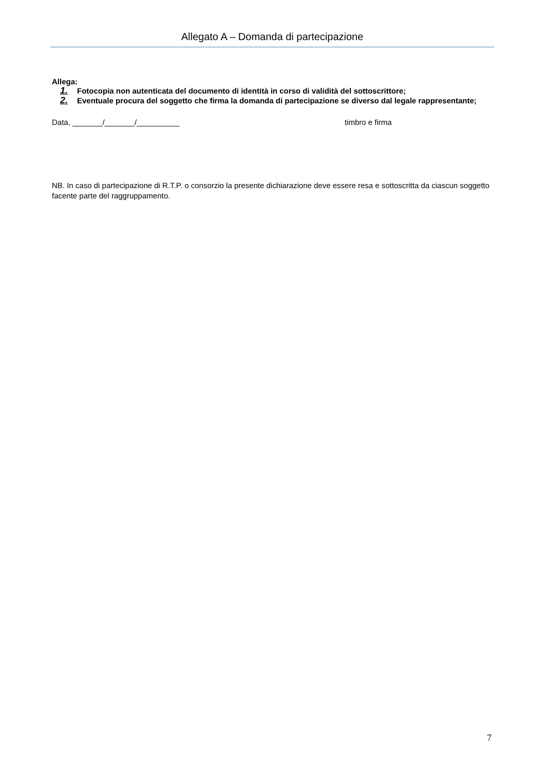Allegato A – Domanda di partecipazione
Allega:
1. Fotocopia non autenticata del documento di identità in corso di validità del sottoscrittore;
2. Eventuale procura del soggetto che firma la domanda di partecipazione se diverso dal legale rappresentante;
Data, _______/_______/__________ timbro e firma
NB. In caso di partecipazione di R.T.P. o consorzio la presente dichiarazione deve essere resa e sottoscritta da ciascun soggetto facente parte del raggruppamento.
7